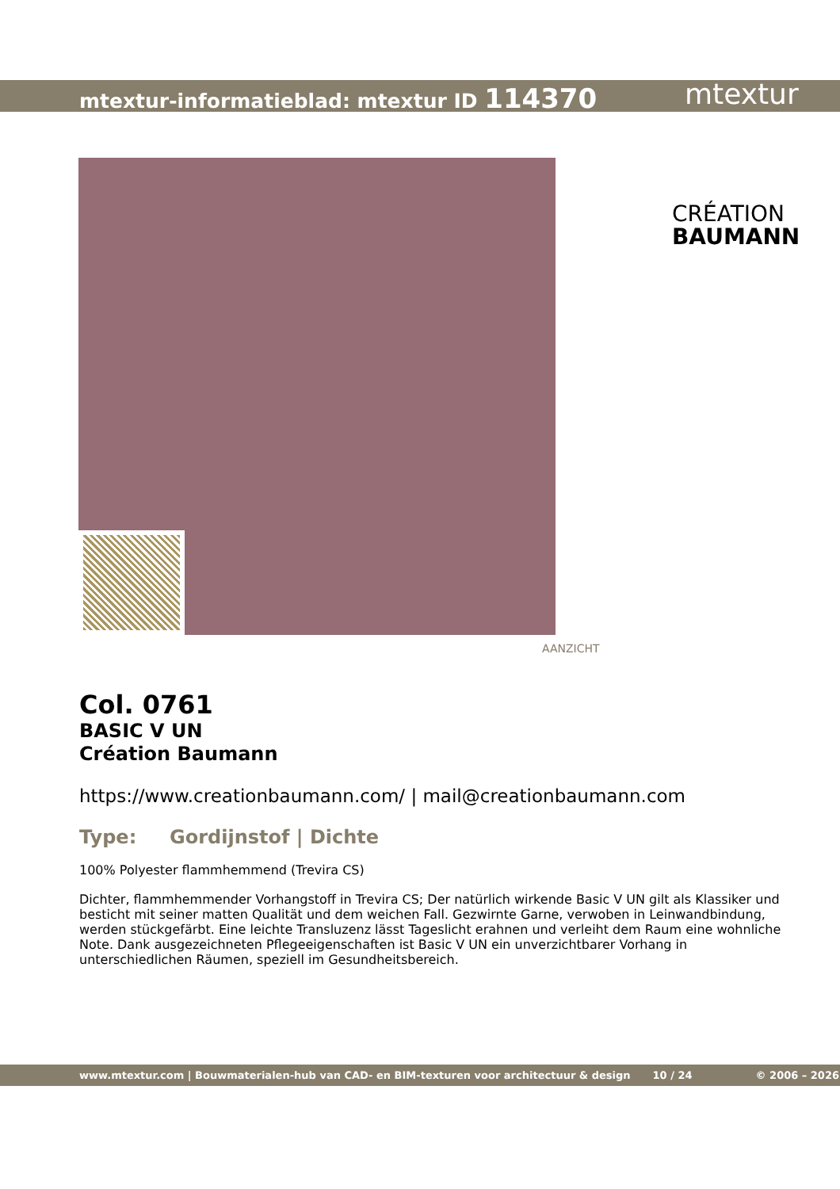mtextur-informatieblad: mtextur ID 114370 mtextur
CRÉATION
BAUMANN
AANZICHT
Col. 0761
BASIC V UN
Création Baumann
https://www.creationbaumann.com/ | mail@creationbaumann.com
Type: Gordijnstof | Dichte
100% Polyester flammhemmend (Trevira CS)
Dichter, flammhemmender Vorhangstoff in Trevira CS; Der natürlich wirkende Basic V UN gilt als Klassiker und besticht mit seiner matten Qualität und dem weichen Fall. Gezwirnte Garne, verwoben in Leinwandbindung, werden stückgefärbt. Eine leichte Transluzenz lässt Tageslicht erahnen und verleiht dem Raum eine wohnliche Note. Dank ausgezeichneten Pflegeeigenschaften ist Basic V UN ein unverzichtbarer Vorhang in unterschiedlichen Räumen, speziell im Gesundheitsbereich.
www.mtextur.com | Bouwmaterialen-hub van CAD- en BIM-texturen voor architectuur & design 10 / 24 © 2006 – 2026